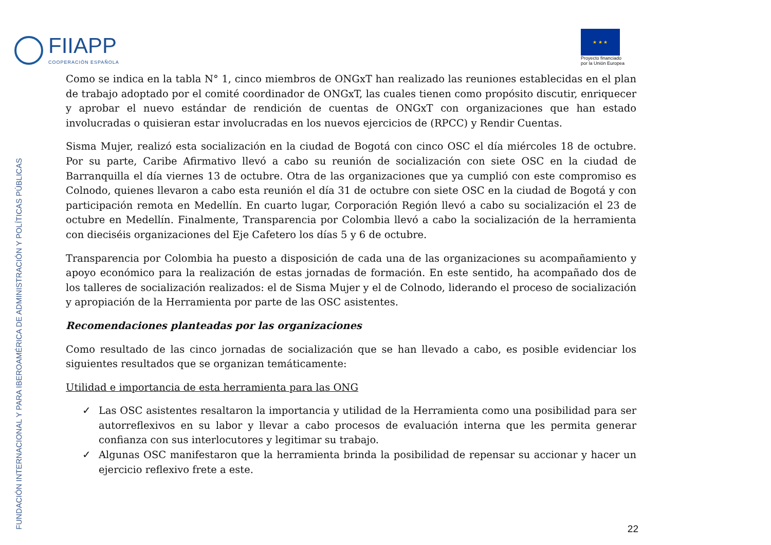FIIAPP
COOPERACIÓN ESPAÑOLA
★ ★ ★
Proyecto financiado
por la Unión Europea
Como se indica en la tabla N° 1, cinco miembros de ONGxT han realizado las reuniones establecidas en el plan de trabajo adoptado por el comité coordinador de ONGxT, las cuales tienen como propósito discutir, enriquecer y aprobar el nuevo estándar de rendición de cuentas de ONGxT con organizaciones que han estado involucradas o quisieran estar involucradas en los nuevos ejercicios de (RPCC) y Rendir Cuentas.
Sisma Mujer, realizó esta socialización en la ciudad de Bogotá con cinco OSC el día miércoles 18 de octubre. Por su parte, Caribe Afirmativo llevó a cabo su reunión de socialización con siete OSC en la ciudad de Barranquilla el día viernes 13 de octubre. Otra de las organizaciones que ya cumplió con este compromiso es Colnodo, quienes llevaron a cabo esta reunión el día 31 de octubre con siete OSC en la ciudad de Bogotá y con participación remota en Medellín. En cuarto lugar, Corporación Región llevó a cabo su socialización el 23 de octubre en Medellín. Finalmente, Transparencia por Colombia llevó a cabo la socialización de la herramienta con dieciséis organizaciones del Eje Cafetero los días 5 y 6 de octubre.
Transparencia por Colombia ha puesto a disposición de cada una de las organizaciones su acompañamiento y apoyo económico para la realización de estas jornadas de formación. En este sentido, ha acompañado dos de los talleres de socialización realizados: el de Sisma Mujer y el de Colnodo, liderando el proceso de socialización y apropiación de la Herramienta por parte de las OSC asistentes.
Recomendaciones planteadas por las organizaciones
Como resultado de las cinco jornadas de socialización que se han llevado a cabo, es posible evidenciar los siguientes resultados que se organizan temáticamente:
Utilidad e importancia de esta herramienta para las ONG
✓ Las OSC asistentes resaltaron la importancia y utilidad de la Herramienta como una posibilidad para ser autorreflexivos en su labor y llevar a cabo procesos de evaluación interna que les permita generar confianza con sus interlocutores y legitimar su trabajo.
✓ Algunas OSC manifestaron que la herramienta brinda la posibilidad de repensar su accionar y hacer un ejercicio reflexivo frete a este.
FUNDACIÓN INTERNACIONAL Y PARA IBEROAMÉRICA DE ADMINISTRACIÓN Y POLÍTICAS PÚBLICAS 22